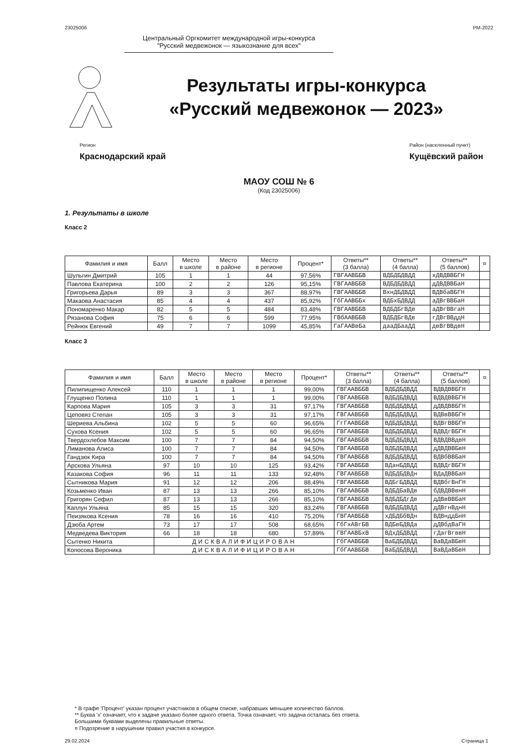23025006 РМ-2022
Центральный Оргкомитет международной игры-конкурса
"Русский медвежонок — языкознание для всех"
Результаты игры-конкурса
«Русский медвежонок — 2023»
Регион
Краснодарский край
Район (населенный пункт)
Кущёвский район
МАОУ СОШ № 6
(Код 23025006)
1. Результаты в школе
Класс 2
| Фамилия и имя | Балл | Место в школе | Место в районе | Место в регионе | Процент* | Ответы** (3 балла) | Ответы** (4 балла) | Ответы** (5 баллов) | ¤ |
| --- | --- | --- | --- | --- | --- | --- | --- | --- | --- |
| Шульгин Дмитрий | 105 | 1 | 1 | 44 | 97,56% | ГВГААВББВ | ВДБДБДВДД | хДВДВВБГН | |
| Павлова Екатерина | 100 | 2 | 2 | 126 | 95,15% | ГВГААВББВ | ВДБДБДВДД | дДВДВВБаН | |
| Григорьева Дарья | 89 | 3 | 3 | 367 | 88,97% | ГВГААВББВ | ВхнДБДВДД | ВДВбаВБГН | |
| Макаова Анастасия | 85 | 4 | 4 | 437 | 85,92% | ГбГААВББх | ВДБхБДВДД | аДВгВВБаН | |
| Пономаренко Макар | 82 | 5 | 5 | 484 | 83,48% | ГВГААВББВ | ВДБДБгВДв | аДВгВВгаН | |
| Рязанова София | 75 | 6 | 6 | 599 | 77,95% | ГВбААВББВ | ВДБДБгВДв | гДВгВВддН | |
| Рейнюк Евгений | 49 | 7 | 7 | 1099 | 45,85% | ГаГААВвБа | дааДБааДД | двВгВВдвН | |
Класс 3
| Фамилия и имя | Балл | Место в школе | Место в районе | Место в регионе | Процент* | Ответы** (3 балла) | Ответы** (4 балла) | Ответы** (5 баллов) | ¤ |
| --- | --- | --- | --- | --- | --- | --- | --- | --- | --- |
| Пилипищенко Алексей | 110 | 1 | 1 | 1 | 99,00% | ГВГААВББВ | ВДБДБДВДД | ВДВДВВБГН | |
| Глущенко Полина | 110 | 1 | 1 | 1 | 99,00% | ГВГААВББВ | ВДБДБДВДД | ВДВДВВБГН | |
| Карпова Мария | 105 | 3 | 3 | 31 | 97,17% | ГВГААВББВ | ВДБДБДВДД | дДВДВВБГН | |
| Цеповяз Степан | 105 | 3 | 3 | 31 | 97,17% | ГВГААВББВ | ВДБДБДВДД | ВДВвВВБГН | |
| Шериева Альбина | 102 | 5 | 5 | 60 | 96,65% | ГгГААВББВ | ВДБДБДВДД | ВДВгВВБГН | |
| Сухова Ксения | 102 | 5 | 5 | 60 | 96,65% | ГВГААВББВ | ВДБДБДВДД | ВДВДгВБГН | |
| Твердохлебов Максим | 100 | 7 | 7 | 84 | 94,50% | ГВГААВББВ | ВДБДБДВДД | ВДВДВВдвН | |
| Лиманова Алиса | 100 | 7 | 7 | 84 | 94,50% | ГВГААВББВ | ВДБДБДВДД | дДВДВВБвН | |
| Гандзюк Кира | 100 | 7 | 7 | 84 | 94,50% | ГВГААВББВ | ВДБДБДВДД | ВДВбВВБаН | |
| Арскова Ульяна | 97 | 10 | 10 | 125 | 93,42% | ГВГААВББВ | ВДанБДВДД | ВДВДгВБГН | |
| Казакова София | 96 | 11 | 11 | 133 | 92,48% | ГВГААВББВ | ВДБДБДВДн | ВДаДВВБаН | |
| Сытникова Мария | 91 | 12 | 12 | 206 | 88,49% | ГВГААВББВ | ВДБгБДВДД | ВДВбгВнГН | |
| Козьменко Иван | 87 | 13 | 13 | 266 | 85,10% | ГВГААВББВ | ВДБДБаВДв | бДВДВВвнН | |
| Григорян Сефил | 87 | 13 | 13 | 266 | 85,10% | ГВГААВББВ | ВДБДБДгДв | дДВвВВБаН | |
| Каплун Ульяна | 85 | 15 | 15 | 320 | 83,24% | ГВГААВББВ | ВДБДБДВДД | дДВгнВднН | |
| Пеизякова Ксения | 78 | 16 | 16 | 410 | 75,20% | ГВГААВББВ | хДБДБбВДн | ВДВнддБнН | |
| Дзюба Артем | 73 | 17 | 17 | 508 | 68,65% | ГбГхАВгБВ | ВДБвБДВДа | дДВбдВаГН | |
| Медведева Виктория | 66 | 18 | 18 | 680 | 57,89% | ГВГААВБхВ | ВДхДБДВДД | гДагВгввН | |
| Сытенко Никита | ДИСКВАЛИФИЦИРОВАН | | | | | ГбГААВББВ | ВаБДБДВДД | ВаВДаВБвН | |
| Копосова Вероника | ДИСКВАЛИФИЦИРОВАН | | | | | ГбГААВББВ | ВаБДБДВДД | ВаВДаВБвН | |
* В графе 'Процент' указан процент участников в общем списке, набравших меньшее количество баллов.
** Буква 'х' означает, что к задаче указано более одного ответа. Точка означает, что задача осталась без ответа.
Большими буквами выделены правильные ответы.
¤ Подозрение в нарушении правил участия в конкурсе.
29.02.2024 Страница 1